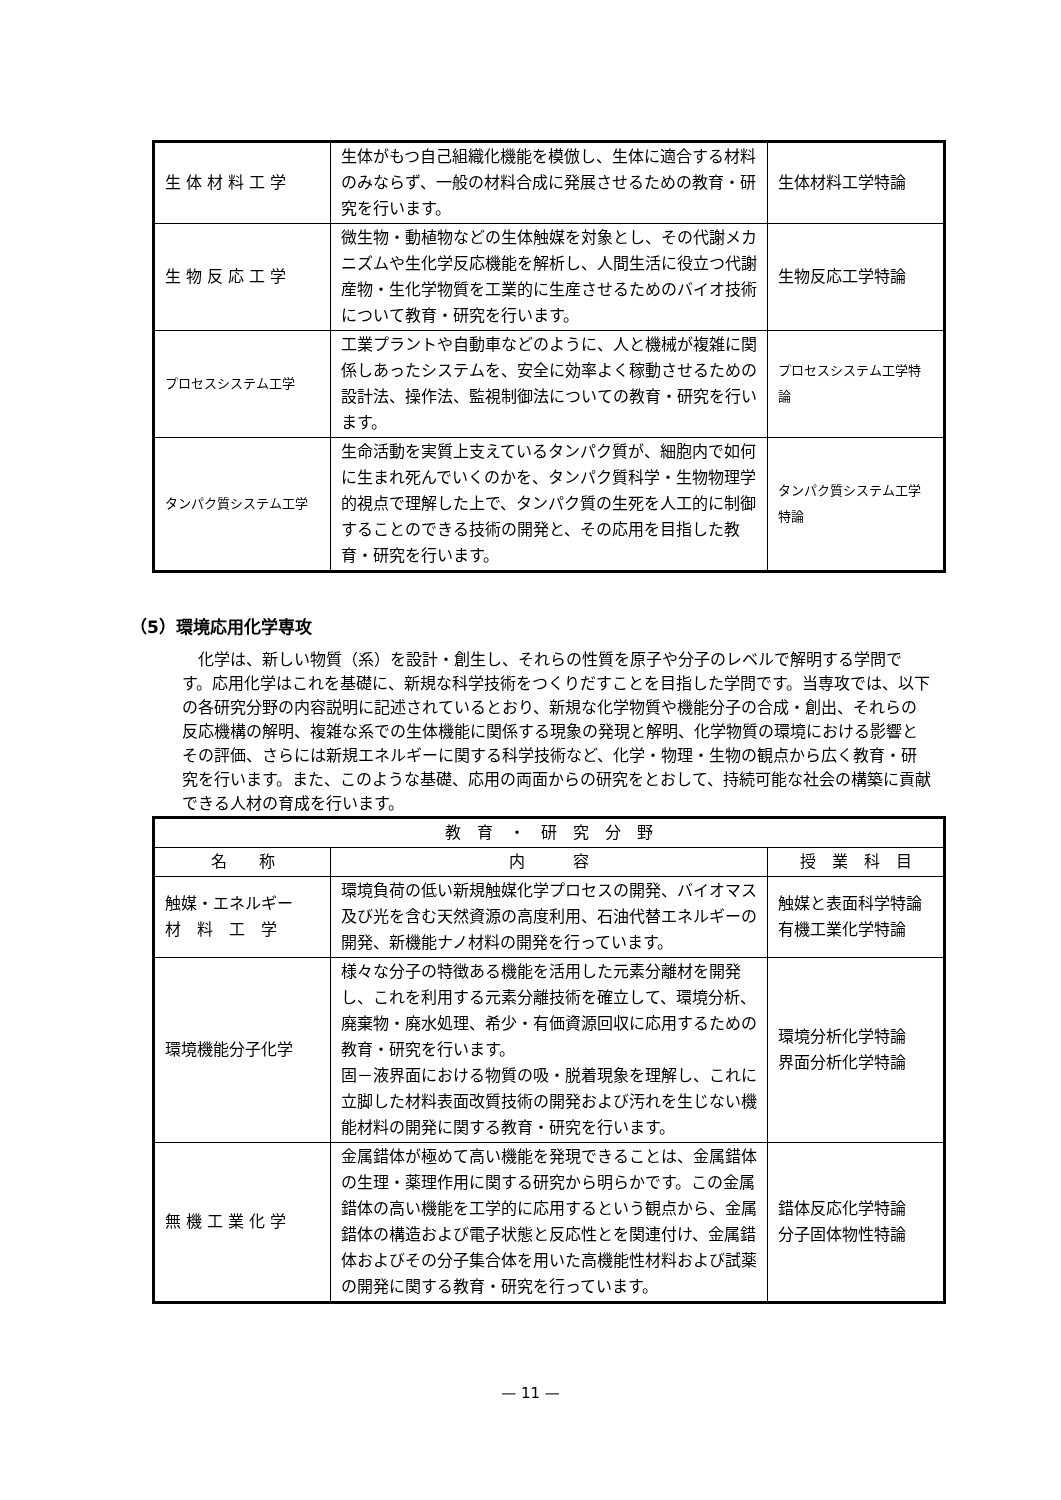| 生 体 材 料 工 学 | 生体がもつ自己組織化機能を模倣し、生体に適合する材料のみならず、一般の材料合成に発展させるための教育・研究を行います。 | 生体材料工学特論 |
| 生 物 反 応 工 学 | 微生物・動植物などの生体触媒を対象とし、その代謝メカニズムや生化学反応機能を解析し、人間生活に役立つ代謝産物・生化学物質を工業的に生産させるためのバイオ技術について教育・研究を行います。 | 生物反応工学特論 |
| プロセスシステム工学 | 工業プラントや自動車などのように、人と機械が複雑に関係しあったシステムを、安全に効率よく稼動させるための設計法、操作法、監視制御法についての教育・研究を行います。 | プロセスシステム工学特論 |
| タンパク質システム工学 | 生命活動を実質上支えているタンパク質が、細胞内で如何に生まれ死んでいくのかを、タンパク質科学・生物物理学的視点で理解した上で、タンパク質の生死を人工的に制御することのできる技術の開発と、その応用を目指した教育・研究を行います。 | タンパク質システム工学特論 |
（5）環境応用化学専攻
化学は、新しい物質（系）を設計・創生し、それらの性質を原子や分子のレベルで解明する学問です。応用化学はこれを基礎に、新規な科学技術をつくりだすことを目指した学問です。当専攻では、以下の各研究分野の内容説明に記述されているとおり、新規な化学物質や機能分子の合成・創出、それらの反応機構の解明、複雑な系での生体機能に関係する現象の発現と解明、化学物質の環境における影響とその評価、さらには新規エネルギーに関する科学技術など、化学・物理・生物の観点から広く教育・研究を行います。また、このような基礎、応用の両面からの研究をとおして、持続可能な社会の構築に貢献できる人材の育成を行います。
| 教 育 ・ 研 究 分 野 | | |
| --- | --- | --- |
| 名 称 | 内 容 | 授 業 科 目 |
| 触媒・エネルギー 材 料 工 学 | 環境負荷の低い新規触媒化学プロセスの開発、バイオマス及び光を含む天然資源の高度利用、石油代替エネルギーの開発、新機能ナノ材料の開発を行っています。 | 触媒と表面科学特論 有機工業化学特論 |
| 環境機能分子化学 | 様々な分子の特徴ある機能を活用した元素分離材を開発し、これを利用する元素分離技術を確立して、環境分析、廃棄物・廃水処理、希少・有価資源回収に応用するための教育・研究を行います。 固－液界面における物質の吸・脱着現象を理解し、これに立脚した材料表面改質技術の開発および汚れを生じない機能材料の開発に関する教育・研究を行います。 | 環境分析化学特論 界面分析化学特論 |
| 無 機 工 業 化 学 | 金属錯体が極めて高い機能を発現できることは、金属錯体の生理・薬理作用に関する研究から明らかです。この金属錯体の高い機能を工学的に応用するという観点から、金属錯体の構造および電子状態と反応性とを関連付け、金属錯体およびその分子集合体を用いた高機能性材料および試薬の開発に関する教育・研究を行っています。 | 錯体反応化学特論 分子固体物性特論 |
— 11 —